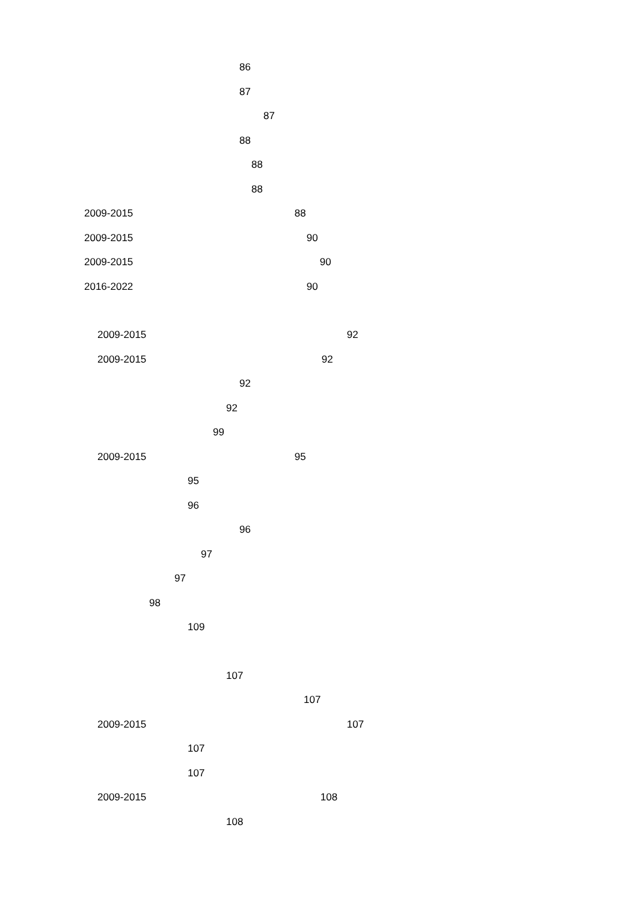86
87
87
88
88
88
2009-2015 88
2009-2015 90
2009-2015 90
2016-2022 90
2009-2015 92
2009-2015 92
92
92
99
2009-2015 95
95
96
96
97
97
98
109
107
107
2009-2015 107
107
107
2009-2015 108
108